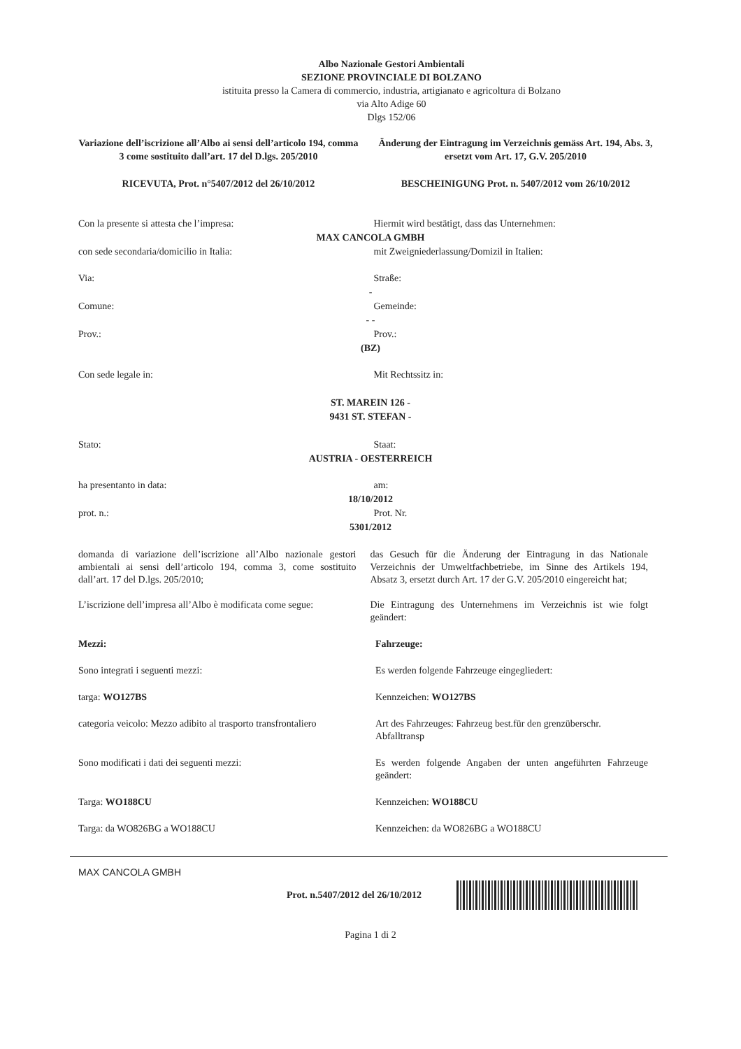Albo Nazionale Gestori Ambientali
SEZIONE PROVINCIALE DI BOLZANO
istituita presso la Camera di commercio, industria, artigianato e agricoltura di Bolzano
via Alto Adige 60
Dlgs 152/06
Variazione dell’iscrizione all’Albo ai sensi dell’articolo 194, comma 3 come sostituito dall’art. 17 del D.lgs. 205/2010
Änderung der Eintragung im Verzeichnis gemäss Art. 194, Abs. 3, ersetzt vom Art. 17, G.V. 205/2010
RICEVUTA, Prot. n°5407/2012 del 26/10/2012
BESCHEINIGUNG Prot. n. 5407/2012 vom 26/10/2012
Con la presente si attesta che l’impresa:
Hiermit wird bestätigt, dass das Unternehmen:
MAX CANCOLA GMBH
con sede secondaria/domicilio in Italia:
mit Zweigniederlassung/Domizil in Italien:
Via: Straße:
-
Comune: Gemeinde:
- -
Prov.: Prov.:
(BZ)
Con sede legale in: Mit Rechtssitz in:
ST. MAREIN 126 -
9431 ST. STEFAN -
Stato: Staat:
AUSTRIA - OESTERREICH
ha presentanto in data: am:
18/10/2012
prot. n.: Prot. Nr.
5301/2012
domanda di variazione dell’iscrizione all’Albo nazionale gestori ambientali ai sensi dell’articolo 194, comma 3, come sostituito dall’art. 17 del D.lgs. 205/2010;
das Gesuch für die Änderung der Eintragung in das Nationale Verzeichnis der Umweltfachbetriebe, im Sinne des Artikels 194, Absatz 3, ersetzt durch Art. 17 der G.V. 205/2010 eingereicht hat;
L’iscrizione dell’impresa all’Albo è modificata come segue:
Die Eintragung des Unternehmens im Verzeichnis ist wie folgt geändert:
Mezzi: Fahrzeuge:
Sono integrati i seguenti mezzi:
Es werden folgende Fahrzeuge eingegliedert:
targa: WO127BS Kennzeichen: WO127BS
categoria veicolo: Mezzo adibito al trasporto transfrontaliero
Art des Fahrzeuges: Fahrzeug best.für den grenzüberschr. Abfalltransp
Sono modificati i dati dei seguenti mezzi:
Es werden folgende Angaben der unten angeführten Fahrzeuge geändert:
Targa: WO188CU Kennzeichen: WO188CU
Targa: da WO826BG a WO188CU Kennzeichen: da WO826BG a WO188CU
MAX CANCOLA GMBH
Prot. n.5407/2012 del 26/10/2012
Pagina 1 di 2